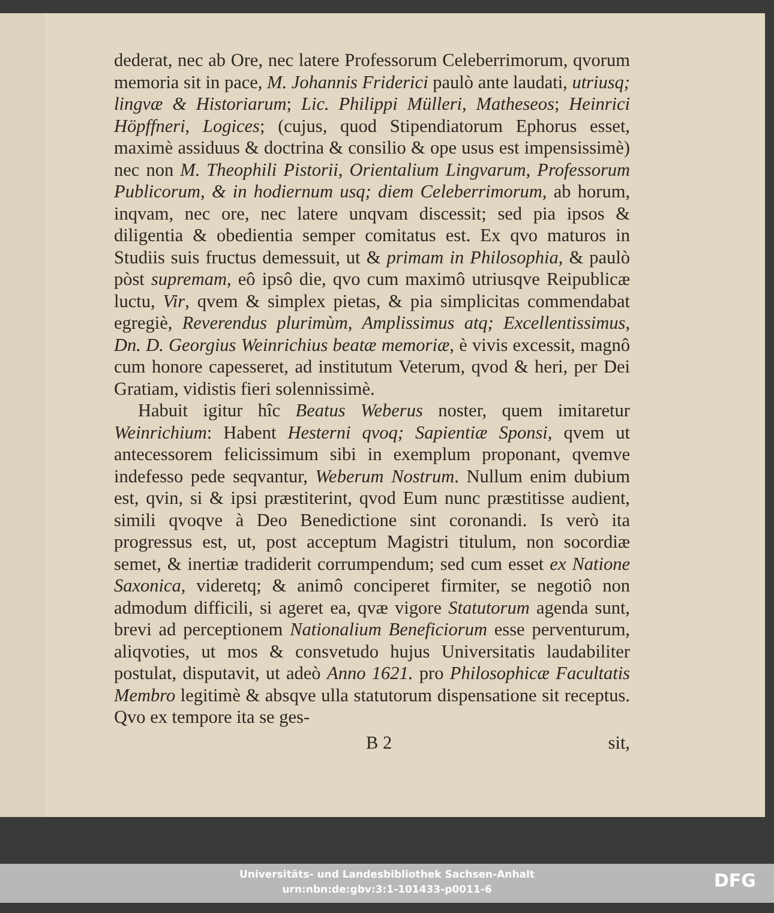dederat, nec ab Ore, nec latere Professorum Celeberrimorum, qvorum memoria sit in pace, M. Johannis Friderici paulò ante laudati, utriusq; lingvæ & Historiarum; Lic. Philippi Mülleri, Matheseos; Heinrici Höpffneri, Logices; (cujus, quod Stipendiatorum Ephorus esset, maximè assiduus & doctrina & consilio & ope usus est impensissimè) nec non M. Theophili Pistorii, Orientalium Lingvarum, Professorum Publicorum, & in hodiernum usq; diem Celeberrimorum, ab horum, inqvam, nec ore, nec latere unqvam discessit; sed pia ipsos & diligentia & obedientia semper comitatus est. Ex qvo maturos in Studiis suis fructus demessuit, ut & primam in Philosophia, & paulò pòst supremam, eô ipsô die, qvo cum maximô utriusqve Reipublicæ luctu, Vir, qvem & simplex pietas, & pia simplicitas commendabat egregiè, Reverendus plurimùm, Amplissimus atq; Excellentissimus, Dn. D. Georgius Weinrichius beatæ memoriæ, è vivis excessit, magnô cum honore capesseret, ad institutum Veterum, qvod & heri, per Dei Gratiam, vidistis fieri solennissimè.
Habuit igitur hîc Beatus Weberus noster, quem imitaretur Weinrichium: Habent Hesterni qvoq; Sapientiæ Sponsi, qvem ut antecessorem felicissimum sibi in exemplum proponant, qvemve indefesso pede seqvantur, Weberum Nostrum. Nullum enim dubium est, qvin, si & ipsi præstiterint, qvod Eum nunc præstitisse audient, simili qvoqve à Deo Benedictione sint coronandi. Is verò ita progressus est, ut, post acceptum Magistri titulum, non socordiæ semet, & inertiæ tradiderit corrumpendum; sed cum esset ex Natione Saxonica, videretq; & animô conciperet firmiter, se negotiô non admodum difficili, si ageret ea, qvæ vigore Statutorum agenda sunt, brevi ad perceptionem Nationalium Beneficiorum esse perventurum, aliqvoties, ut mos & consvetudo hujus Universitatis laudabiliter postulat, disputavit, ut adeò Anno 1621. pro Philosophicæ Facultatis Membro legitimè & absqve ulla statutorum dispensatione sit receptus. Qvo ex tempore ita se ges-
B 2 sit,
Universitäts- und Landesbibliothek Sachsen-Anhalt
urn:nbn:de:gbv:3:1-101433-p0011-6
DFG